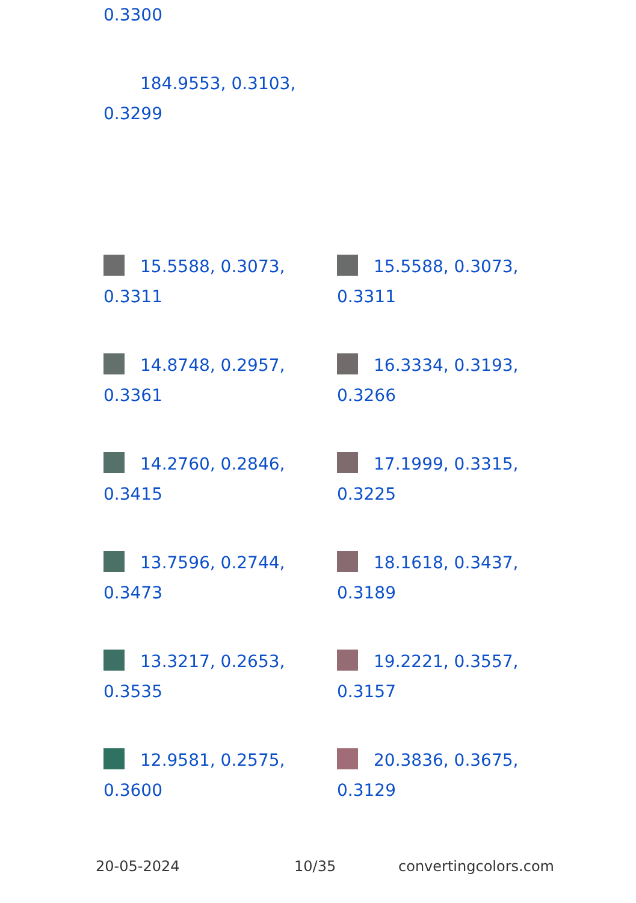0.3300
184.9553, 0.3103, 0.3299
15.5588, 0.3073, 0.3311
15.5588, 0.3073, 0.3311
14.8748, 0.2957, 0.3361
16.3334, 0.3193, 0.3266
14.2760, 0.2846, 0.3415
17.1999, 0.3315, 0.3225
13.7596, 0.2744, 0.3473
18.1618, 0.3437, 0.3189
13.3217, 0.2653, 0.3535
19.2221, 0.3557, 0.3157
12.9581, 0.2575, 0.3600
20.3836, 0.3675, 0.3129
20-05-2024 10/35 convertingcolors.com